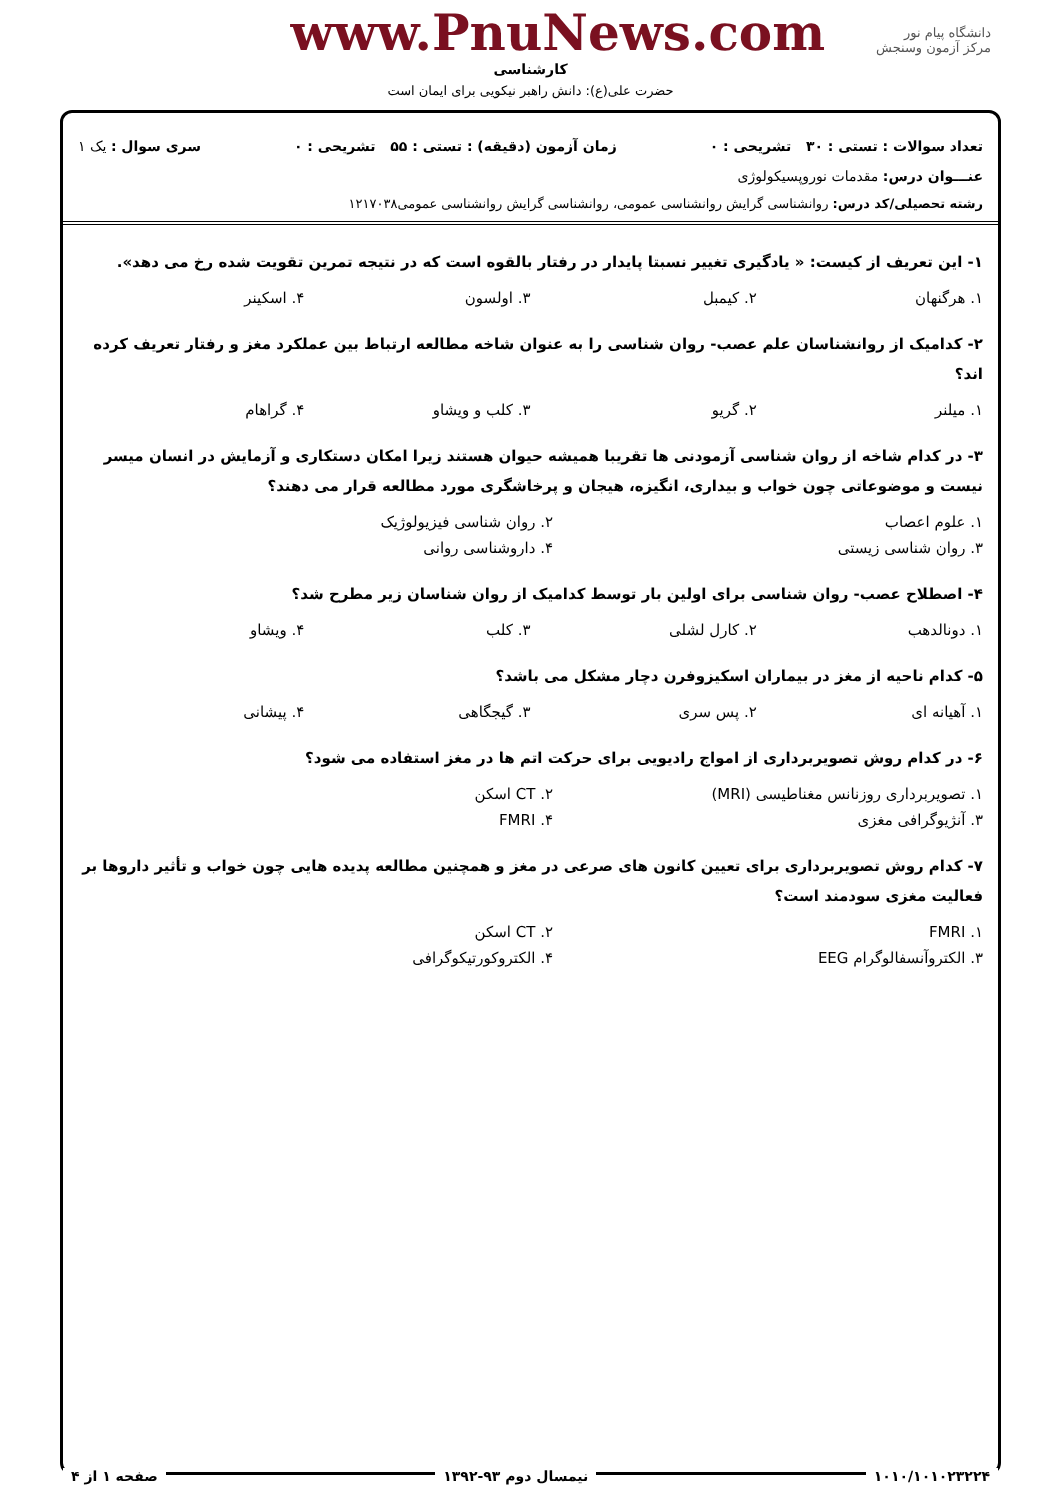دانشگاه پیام نور
مرکز آزمون وسنجش
www.PnuNews.com
کارشناسی
حضرت علی(ع): دانش راهبر نیکویی برای ایمان است
تعداد سوالات : تستی : ۳۰ تشریحی : ۰ زمان آزمون (دقیقه) : تستی : ۵۵ تشریحی : ۰ سری سوال : یک ۱
عنـــوان درس: مقدمات نوروپسیکولوژی
رشته تحصیلی/کد درس: روانشناسی گرایش روانشناسی عمومی، روانشناسی گرایش روانشناسی عمومی۱۲۱۷۰۳۸
۱- این تعریف از کیست: « یادگیری تغییر نسبتا پایدار در رفتار بالقوه است که در نتیجه تمرین تقویت شده رخ می دهد».
۱. هرگنهان ۲. کیمبل ۳. اولسون ۴. اسکینر
۲- کدامیک از روانشناسان علم عصب- روان شناسی را به عنوان شاخه مطالعه ارتباط بین عملکرد مغز و رفتار تعریف کرده اند؟
۱. میلنر ۲. گریو ۳. کلب و ویشاو ۴. گراهام
۳- در کدام شاخه از روان شناسی آزمودنی ها تقریبا همیشه حیوان هستند زیرا امکان دستکاری و آزمایش در انسان میسر نیست و موضوعاتی چون خواب و بیداری، انگیزه، هیجان و پرخاشگری مورد مطالعه قرار می دهند؟
۱. علوم اعصاب ۲. روان شناسی فیزیولوژیک
۳. روان شناسی زیستی ۴. داروشناسی روانی
۴- اصطلاح عصب- روان شناسی برای اولین بار توسط کدامیک از روان شناسان زیر مطرح شد؟
۱. دونالدهب ۲. کارل لشلی ۳. کلب ۴. ویشاو
۵- کدام ناحیه از مغز در بیماران اسکیزوفرن دچار مشکل می باشد؟
۱. آهیانه ای ۲. پس سری ۳. گیجگاهی ۴. پیشانی
۶- در کدام روش تصویربرداری از امواج رادیویی برای حرکت اتم ها در مغز استفاده می شود؟
۱. تصویربرداری روزنانس مغناطیسی (MRI) ۲. CT اسکن
۳. آنژیوگرافی مغزی ۴. FMRI
۷- کدام روش تصویربرداری برای تعیین کانون های صرعی در مغز و همچنین مطالعه پدیده هایی چون خواب و تأثیر داروها بر فعالیت مغزی سودمند است؟
۱. FMRI ۲. CT اسکن
۳. الکتروآنسفالوگرام EEG ۴. الکتروکورتیکوگرافی
۱۰۱۰/۱۰۱۰۲۳۲۲۴ نیمسال دوم ۹۳-۱۳۹۲ صفحه ۱ از ۴